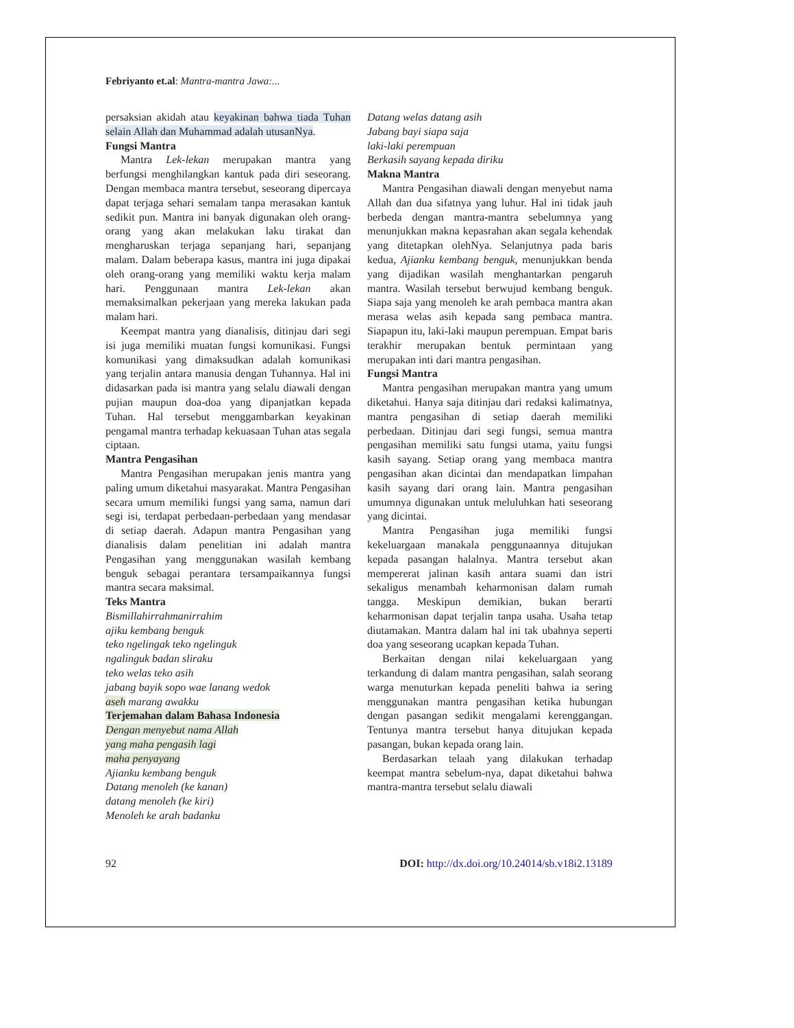Febriyanto et.al: Mantra-mantra Jawa:...
persaksian akidah atau keyakinan bahwa tiada Tuhan selain Allah dan Muhammad adalah utusanNya.
Fungsi Mantra
Mantra Lek-lekan merupakan mantra yang berfungsi menghilangkan kantuk pada diri seseorang. Dengan membaca mantra tersebut, seseorang dipercaya dapat terjaga sehari semalam tanpa merasakan kantuk sedikit pun. Mantra ini banyak digunakan oleh orang-orang yang akan melakukan laku tirakat dan mengharuskan terjaga sepanjang hari, sepanjang malam. Dalam beberapa kasus, mantra ini juga dipakai oleh orang-orang yang memiliki waktu kerja malam hari. Penggunaan mantra Lek-lekan akan memaksimalkan pekerjaan yang mereka lakukan pada malam hari.
Keempat mantra yang dianalisis, ditinjau dari segi isi juga memiliki muatan fungsi komunikasi. Fungsi komunikasi yang dimaksudkan adalah komunikasi yang terjalin antara manusia dengan Tuhannya. Hal ini didasarkan pada isi mantra yang selalu diawali dengan pujian maupun doa-doa yang dipanjatkan kepada Tuhan. Hal tersebut menggambarkan keyakinan pengamal mantra terhadap kekuasaan Tuhan atas segala ciptaan.
Mantra Pengasihan
Mantra Pengasihan merupakan jenis mantra yang paling umum diketahui masyarakat. Mantra Pengasihan secara umum memiliki fungsi yang sama, namun dari segi isi, terdapat perbedaan-perbedaan yang mendasar di setiap daerah. Adapun mantra Pengasihan yang dianalisis dalam penelitian ini adalah mantra Pengasihan yang menggunakan wasilah kembang benguk sebagai perantara tersampaikannya fungsi mantra secara maksimal.
Teks Mantra
Bismillahirrahmanirrahim
ajiku kembang benguk
teko ngelingak teko ngelinguk
ngalinguk badan sliraku
teko welas teko asih
jabang bayik sopo wae lanang wedok
aseh marang awakku
Terjemahan dalam Bahasa Indonesia
Dengan menyebut nama Allah
yang maha pengasih lagi
maha penyayang
Ajianku kembang benguk
Datang menoleh (ke kanan)
datang menoleh (ke kiri)
Menoleh ke arah badanku
Datang welas datang asih
Jabang bayi siapa saja
laki-laki perempuan
Berkasih sayang kepada diriku
Makna Mantra
Mantra Pengasihan diawali dengan menyebut nama Allah dan dua sifatnya yang luhur. Hal ini tidak jauh berbeda dengan mantra-mantra sebelumnya yang menunjukkan makna kepasrahan akan segala kehendak yang ditetapkan olehNya. Selanjutnya pada baris kedua, Ajianku kembang benguk, menunjukkan benda yang dijadikan wasilah menghantarkan pengaruh mantra. Wasilah tersebut berwujud kembang benguk. Siapa saja yang menoleh ke arah pembaca mantra akan merasa welas asih kepada sang pembaca mantra. Siapapun itu, laki-laki maupun perempuan. Empat baris terakhir merupakan bentuk permintaan yang merupakan inti dari mantra pengasihan.
Fungsi Mantra
Mantra pengasihan merupakan mantra yang umum diketahui. Hanya saja ditinjau dari redaksi kalimatnya, mantra pengasihan di setiap daerah memiliki perbedaan. Ditinjau dari segi fungsi, semua mantra pengasihan memiliki satu fungsi utama, yaitu fungsi kasih sayang. Setiap orang yang membaca mantra pengasihan akan dicintai dan mendapatkan limpahan kasih sayang dari orang lain. Mantra pengasihan umumnya digunakan untuk meluluhkan hati seseorang yang dicintai.
Mantra Pengasihan juga memiliki fungsi kekeluargaan manakala penggunaannya ditujukan kepada pasangan halalnya. Mantra tersebut akan mempererat jalinan kasih antara suami dan istri sekaligus menambah keharmonisan dalam rumah tangga. Meskipun demikian, bukan berarti keharmonisan dapat terjalin tanpa usaha. Usaha tetap diutamakan. Mantra dalam hal ini tak ubahnya seperti doa yang seseorang ucapkan kepada Tuhan.
Berkaitan dengan nilai kekeluargaan yang terkandung di dalam mantra pengasihan, salah seorang warga menuturkan kepada peneliti bahwa ia sering menggunakan mantra pengasihan ketika hubungan dengan pasangan sedikit mengalami kerenggangan. Tentunya mantra tersebut hanya ditujukan kepada pasangan, bukan kepada orang lain.
Berdasarkan telaah yang dilakukan terhadap keempat mantra sebelum-nya, dapat diketahui bahwa mantra-mantra tersebut selalu diawali
92 DOI: http://dx.doi.org/10.24014/sb.v18i2.13189